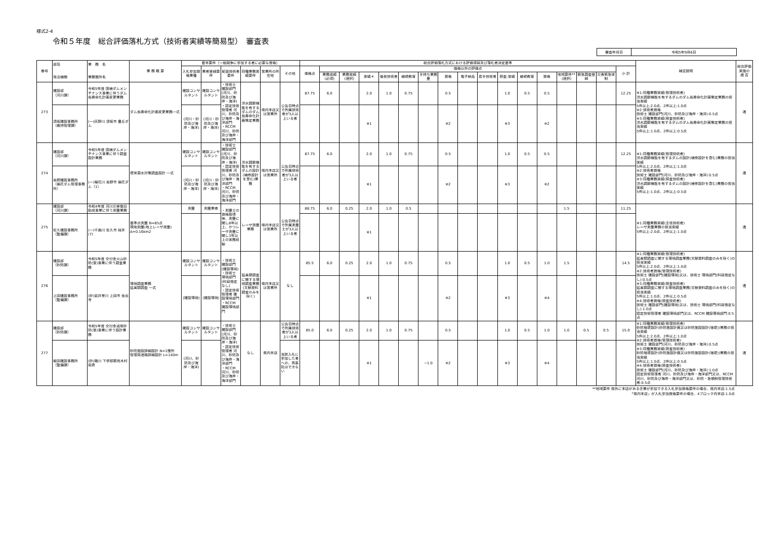様式2-4
令和５年度　総合評価落札方式（技術者実績等簡易型）　審査表
| 審査年月日 | 令和5年9月6日 |
| 番号 | 部局 発注機関 | 業 務 名 業務箇所名 | 業 務 概 要 | 基本要件（一般競争に参加する者に必要な資格） | | | | | | 総合評価落札方式における評価項目及び落札者決定基準 | | | | | | | | | | | | | | | | | 補足説明 | 総合評価 実施の 適 否 |
| --- | --- | --- | --- | --- | --- | --- | --- | --- | --- | --- | --- | --- | --- | --- | --- | --- | --- | --- | --- | --- | --- | --- | --- | --- | --- | --- | --- | --- |
| | | | | 入札参加資格業種 | 業者登録要件 | 配置技術者要件 | 同種業務実績要件 | 営業所の所在地 | その他 | 価格点 | 価格以外の評価点 | | | | | | | | | | | | | | | 小 計 | | |
| | | | | | | | | | | | 業務成績 (必須) | 業務実績 (選択) | 実績＊ | 優良技術者 | 継続教育 | 手持ち業務量 | 資格 | 電子納品 | 若手技術者 | 照査:実績 | 継続教育 | 資格 | 地域要件**(選択) | 緊急調査登録 | 災害緊急体制 | | | |
| 273 | 建設部 （河川課） | 令和5年度 国補ダムメンテナンス事業に伴うダム長寿命化計画変更業務 | ダム長寿命化計画変更業務一式 | 建設コンサルタント | 建設コンサルタント | ・技術士 建設部門(河川、砂防及び海岸・海洋) ・認定技術管理者 河川、砂防及び海岸・海洋部門 ・RCCM 河川、砂防及び海岸・海洋部門 | 洪水調節機能を有するダムのダム長寿命化計画策定業務 | 県内本店又は営業所 | 公告日時点で所属技術者が3人以上いる者 | 87.75 | 6.0 | | 2.0 | 1.0 | 0.75 | | 0.5 | | | 1.0 | 0.5 | 0.5 | | | | 12.25 | ※1:同種業務実績(管理技術者) 洪水調節機能を有するダムのダム長寿命化計画策定業務の担当実績 5件以上:2.0点、2件以上:1.0点 ※2:技術者資格 技術士 建設部門(河川、砂防及び海岸・海洋):0.5点 ※3:同種業務実績(照査技術者) 洪水調節機能を有するダムのダム長寿命化計画策定業務の担当実績 5件以上:1.0点、2件以上:0.5点 | 適 |
| | 須坂建設事務所 （維持管理課） | (一)灰野川 須坂市 豊丘ダム | | (河川・砂防及び海岸・海洋) | (河川・砂防及び海岸・海洋) | | | | | | | | ※1 | | | | ※2 | | | ※3 | | ※2 | | | | | | |
| 274 | 建設部 （河川課） | 令和5年度 国補ダムメンテナンス事業に伴う調査設計業務 | 堤体漏水対策調査設計 一式 | 建設コンサルタント | 建設コンサルタント | ・技術士 建設部門(河川、砂防及び海岸・海洋) ・認定技術管理者 河川、砂防及び海岸・海洋部門 ・RCCM 河川、砂防及び海岸・海洋部門 | 洪水調節機能を有するダムの設計(補修設計を含む)業務 | 県内本店又は営業所 | 公告日時点で所属技術者が3人以上いる者 | 87.75 | 6.0 | | 2.0 | 1.0 | 0.75 | | 0.5 | | | 1.0 | 0.5 | 0.5 | | | | 12.25 | ※1:同種業務実績(管理技術者) 洪水調節機能を有するダムの設計(補修設計を含む)業務の担当実績 5件以上:2.0点、2件以上:1.0点 ※2:技術者資格 技術士 建設部門(河川、砂防及び海岸・海洋):0.5点 ※3:同種業務実績(照査技術者) 洪水調節機能を有するダムの設計(補修設計を含む)業務の担当実績 5件以上:1.0点、2件以上:0.5点 | 適 |
| | 長野建設事務所 （裾花ダム管理事務所） | (一)裾花川 長野市 裾花ダム（1） | | (河川・砂防及び海岸・海洋) | (河川・砂防及び海岸・海洋) | | | | | | | | ※1 | | | | ※2 | | | ※3 | | ※2 | | | | | | |
| 275 | 建設部 （河川課） | 令和4年度 河川災害復旧助成事業に伴う測量業務 | 基準点測量 N=85点 現地測量(地上レーザ測量) A=0.16km2 | 測量 | 測量業者 | ・測量士の資格取得後、測量に関し8年以上、かつレーザ測量に関し3年以上の実務経験 | レーザ測量業務 | 県内本店又は営業所 | 公告日時点で所属測量士が3人以上いる者 | 88.75 | 6.0 | 0.25 | 2.0 | 1.0 | 0.5 | | | | | | | | 1.5 | | | 11.25 | ※1:同種業務実績(主任技術者) レーザ測量業務の担当実績 5件以上:2.0点、2件以上:1.0点 | 適 |
| | 佐久建設事務所 （整備課） | (一)千曲川 佐久市 桜井(7) | | | | | | | | | | | ※1 | | | | | | | | | | | | | | | |
| 276 | 建設部 （砂防課） | 令和5年度 交付金火山砂防(重)事業に伴う調査業務 | 環境調査業務 猛禽類調査 一式 | 建設コンサルタント | 建設コンサルタント | ・技術士 建設部門(建設環境) ・技術士 環境部門(科目指定なし) ・認定技術管理者 建設環境部門 ・RCCM 建設環境部門 | 猛禽類調査に関する環境調査業務(文献資料調査のみを除く) | 県内本店又は営業所 | なし | 85.5 | 6.0 | 0.25 | 2.0 | 1.0 | 0.75 | | 0.5 | | | 1.0 | 0.5 | 1.0 | 1.5 | | | 14.5 | ※1:同種業務実績(管理技術者) 猛禽類調査に関する環境調査業務(文献資料調査のみを除く)の担当実績 5件以上:2.0点、2件以上:1.0点 ※2:技術者資格(管理技術者) 技術士 建設部門(建設環境)又は、技術士 環境部門(科目指定なし):0.5点 ※3:同種業務実績(照査技術者) 猛禽類調査に関する環境調査業務(文献資料調査のみを除く)の担当実績 5件以上:1.0点、2件以上:0.5点 ※4:技術者資格(照査技術者) 技術士 建設部門(建設環境)又は、技術士 環境部門(科目指定なし):1.0点 認定技術管理者 建設環境部門又は、RCCM 建設環境部門:0.5点 | 適 |
| | 上田建設事務所 （整備課） | (砂)岩井堂川 上田市 長谷寺 | | (建設環境) | (建設環境) | | | | | | | | ※1 | | | | ※2 | | | ※3 | | ※4 | | | | | | |
| 277 | 建設部 （砂防課） | 令和5年度 交付金通常砂防(重)事業に伴う設計業務 | 砂防施設詳細設計 N=1箇所 管理用道路詳細設計 L=140m | 建設コンサルタント | 建設コンサルタント | ・技術士 建設部門(河川、砂防及び海岸・海洋) ・認定技術管理者 河川、砂防及び海岸・海洋部門 ・RCCM 河川、砂防及び海岸・海洋部門 | なし | 県内本店 | 公告日時点で所属技術者が3人以上いる者 | 85.0 | 6.0 | 0.25 | 2.0 | 1.0 | 0.75 | | 0.5 | | | 1.0 | 0.5 | 1.0 | 1.0 | 0.5 | 0.5 | 15.0 | ※1:同種業務実績(管理技術者) 砂防堰堤設計(砂防施設計画又は砂防施設設計(堰堤))業務の担当実績 5件以上:2.0点、2件以上:1.0点 ※2:技術者資格(管理技術者) 技術士 建設部門(河川、砂防及び海岸・海洋):0.5点 ※3:同種業務実績(照査技術者) 砂防堰堤設計(砂防施設計画又は砂防施設設計(堰堤))業務の担当実績 5件以上:1.0点、2件以上:0.5点 ※4:技術者資格(照査技術者) 技術士 建設部門(河川、砂防及び海岸・海洋):1.0点 認定技術管理者 河川、砂防及び海岸・海洋部門又は、RCCM 河川、砂防及び海岸・海洋部門又は、砂防・急傾斜管理技術者:0.5点 | 適 |
| | 飯田建設事務所 （整備課） | (砂)箱川 下伊那郡売木村 岩倉 | | (河川、砂防及び海岸・海洋) | | | | | 当該入札に参加した者への、再委託はできない | | | | ※1 | | | −1.0 | ※2 | | | ※3 | | ※4 | | | | | | |
**地域要件 県外に本店がある企業が参加できる入札参加資格要件の場合、県内本店:1.5点
「県内本店」が入札参加資格要件の場合、4ブロック内本店:1.0点